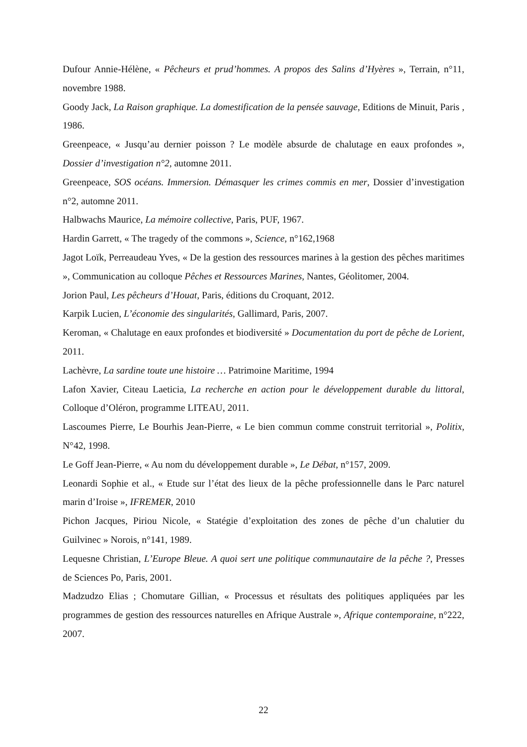Dufour Annie-Hélène, « Pêcheurs et prud’hommes. A propos des Salins d’Hyères », Terrain, n°11, novembre 1988.
Goody Jack, La Raison graphique. La domestification de la pensée sauvage, Editions de Minuit, Paris , 1986.
Greenpeace, « Jusqu’au dernier poisson ? Le modèle absurde de chalutage en eaux profondes », Dossier d’investigation n°2, automne 2011.
Greenpeace, SOS océans. Immersion. Démasquer les crimes commis en mer, Dossier d’investigation n°2, automne 2011.
Halbwachs Maurice, La mémoire collective, Paris, PUF, 1967.
Hardin Garrett, « The tragedy of the commons », Science, n°162,1968
Jagot Loïk, Perreaudeau Yves, « De la gestion des ressources marines à la gestion des pêches maritimes », Communication au colloque Pêches et Ressources Marines, Nantes, Géolitomer, 2004.
Jorion Paul, Les pêcheurs d’Houat, Paris, éditions du Croquant, 2012.
Karpik Lucien, L’économie des singularités, Gallimard, Paris, 2007.
Keroman, « Chalutage en eaux profondes et biodiversité » Documentation du port de pêche de Lorient, 2011.
Lachèvre, La sardine toute une histoire … Patrimoine Maritime, 1994
Lafon Xavier, Citeau Laeticia, La recherche en action pour le développement durable du littoral, Colloque d’Oléron, programme LITEAU, 2011.
Lascoumes Pierre, Le Bourhis Jean-Pierre, « Le bien commun comme construit territorial », Politix, N°42, 1998.
Le Goff Jean-Pierre, « Au nom du développement durable », Le Débat, n°157, 2009.
Leonardi Sophie et al., « Etude sur l’état des lieux de la pêche professionnelle dans le Parc naturel marin d’Iroise », IFREMER, 2010
Pichon Jacques, Piriou Nicole, « Statégie d’exploitation des zones de pêche d’un chalutier du Guilvinec » Norois, n°141, 1989.
Lequesne Christian, L’Europe Bleue. A quoi sert une politique communautaire de la pêche ?, Presses de Sciences Po, Paris, 2001.
Madzudzo Elias ; Chomutare Gillian, « Processus et résultats des politiques appliquées par les programmes de gestion des ressources naturelles en Afrique Australe », Afrique contemporaine, n°222, 2007.
22